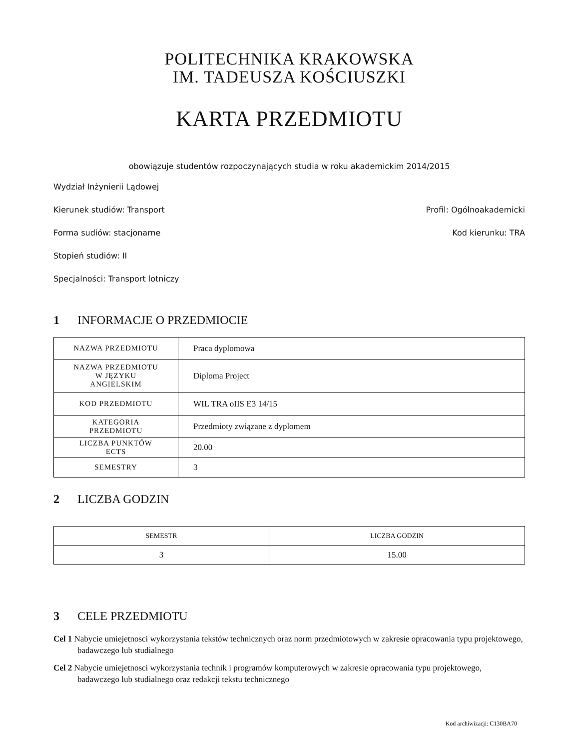POLITECHNIKA KRAKOWSKA
IM. TADEUSZA KOŚCIUSZKI
KARTA PRZEDMIOTU
obowiązuje studentów rozpoczynających studia w roku akademickim 2014/2015
Wydział Inżynierii Lądowej
Kierunek studiów: Transport Profil: Ogólnoakademicki
Forma sudiów: stacjonarne Kod kierunku: TRA
Stopień studiów: II
Specjalności: Transport lotniczy
1 INFORMACJE O PRZEDMIOCIE
| NAZWA PRZEDMIOTU | Praca dyplomowa |
| NAZWA PRZEDMIOTU W JĘZYKU ANGIELSKIM | Diploma Project |
| KOD PRZEDMIOTU | WIL TRA oIIS E3 14/15 |
| KATEGORIA PRZEDMIOTU | Przedmioty związane z dyplomem |
| LICZBA PUNKTÓW ECTS | 20.00 |
| SEMESTRY | 3 |
2 LICZBA GODZIN
| SEMESTR | LICZBA GODZIN |
| --- | --- |
| 3 | 15.00 |
3 CELE PRZEDMIOTU
Cel 1 Nabycie umiejetnosci wykorzystania tekstów technicznych oraz norm przedmiotowych w zakresie opracowania typu projektowego, badawczego lub studialnego
Cel 2 Nabycie umiejetnosci wykorzystania technik i programów komputerowych w zakresie opracowania typu projektowego, badawczego lub studialnego oraz redakcji tekstu technicznego
Kod archiwizacji: C130BA70